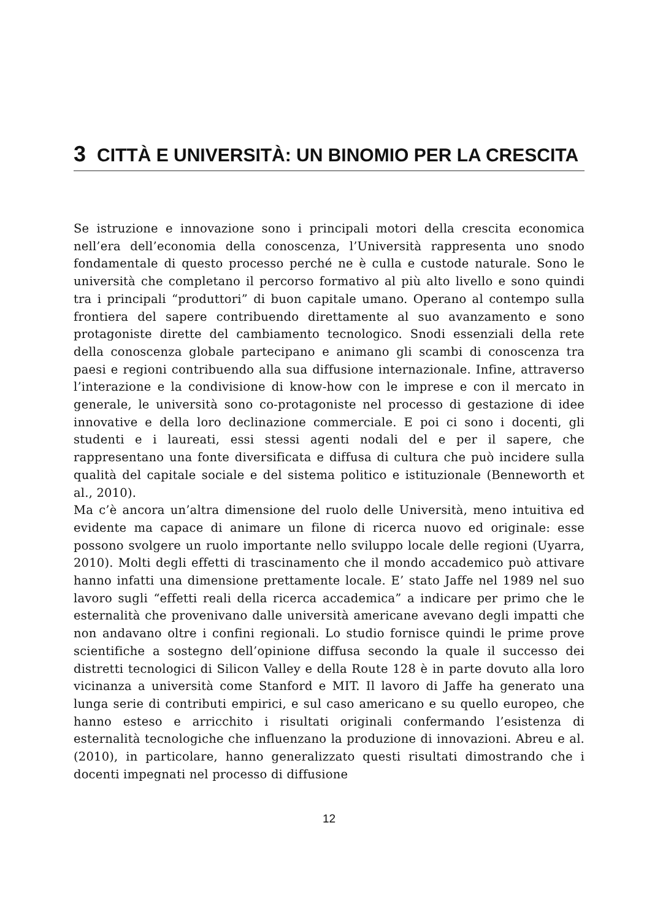3 CITTÀ E UNIVERSITÀ: UN BINOMIO PER LA CRESCITA
Se istruzione e innovazione sono i principali motori della crescita economica nell’era dell’economia della conoscenza, l’Università rappresenta uno snodo fondamentale di questo processo perché ne è culla e custode naturale. Sono le università che completano il percorso formativo al più alto livello e sono quindi tra i principali “produttori” di buon capitale umano. Operano al contempo sulla frontiera del sapere contribuendo direttamente al suo avanzamento e sono protagoniste dirette del cambiamento tecnologico. Snodi essenziali della rete della conoscenza globale partecipano e animano gli scambi di conoscenza tra paesi e regioni contribuendo alla sua diffusione internazionale. Infine, attraverso l’interazione e la condivisione di know-how con le imprese e con il mercato in generale, le università sono co-protagoniste nel processo di gestazione di idee innovative e della loro declinazione commerciale. E poi ci sono i docenti, gli studenti e i laureati, essi stessi agenti nodali del e per il sapere, che rappresentano una fonte diversificata e diffusa di cultura che può incidere sulla qualità del capitale sociale e del sistema politico e istituzionale (Benneworth et al., 2010).
Ma c’è ancora un’altra dimensione del ruolo delle Università, meno intuitiva ed evidente ma capace di animare un filone di ricerca nuovo ed originale: esse possono svolgere un ruolo importante nello sviluppo locale delle regioni (Uyarra, 2010). Molti degli effetti di trascinamento che il mondo accademico può attivare hanno infatti una dimensione prettamente locale. E’ stato Jaffe nel 1989 nel suo lavoro sugli “effetti reali della ricerca accademica” a indicare per primo che le esternalità che provenivano dalle università americane avevano degli impatti che non andavano oltre i confini regionali. Lo studio fornisce quindi le prime prove scientifiche a sostegno dell’opinione diffusa secondo la quale il successo dei distretti tecnologici di Silicon Valley e della Route 128 è in parte dovuto alla loro vicinanza a università come Stanford e MIT. Il lavoro di Jaffe ha generato una lunga serie di contributi empirici, e sul caso americano e su quello europeo, che hanno esteso e arricchito i risultati originali confermando l’esistenza di esternalità tecnologiche che influenzano la produzione di innovazioni. Abreu e al. (2010), in particolare, hanno generalizzato questi risultati dimostrando che i docenti impegnati nel processo di diffusione
12